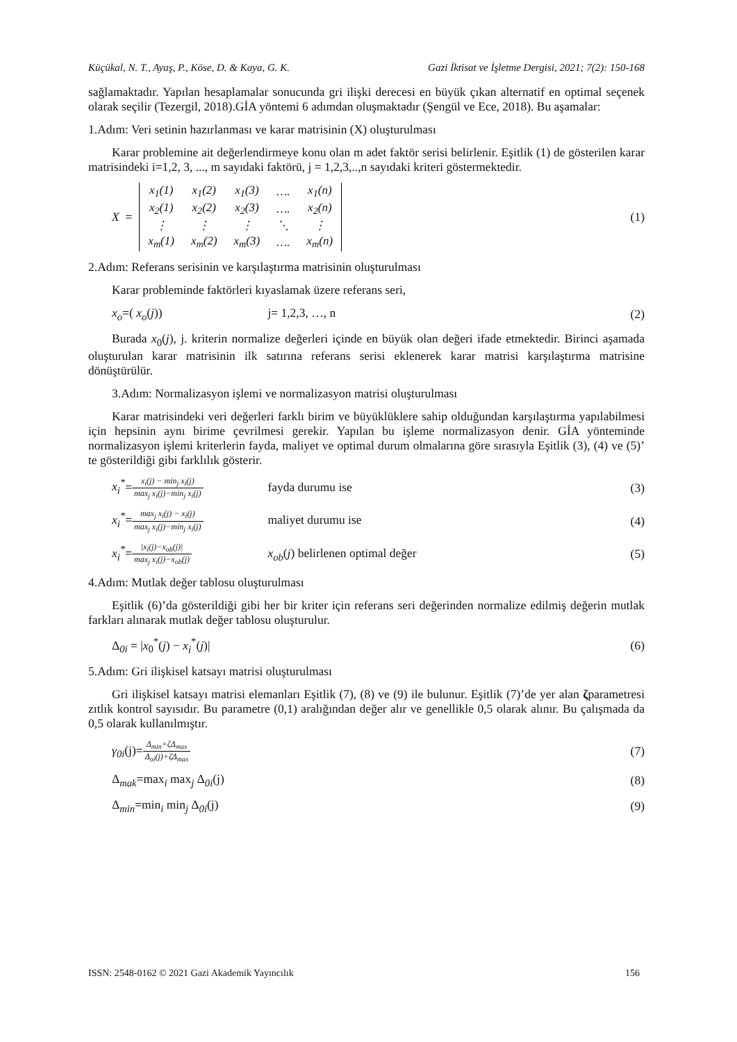Küçükal, N. T., Ayaş, P., Köse, D. & Kaya, G. K. Gazi İktisat ve İşletme Dergisi, 2021; 7(2): 150-168
sağlamaktadır. Yapılan hesaplamalar sonucunda gri ilişki derecesi en büyük çıkan alternatif en optimal seçenek olarak seçilir (Tezergil, 2018).GİA yöntemi 6 adımdan oluşmaktadır (Şengül ve Ece, 2018). Bu aşamalar:
1.Adım: Veri setinin hazırlanması ve karar matrisinin (X) oluşturulması
Karar problemine ait değerlendirmeye konu olan m adet faktör serisi belirlenir. Eşitlik (1) de gösterilen karar matrisindeki i=1,2, 3, ..., m sayıdaki faktörü, j = 1,2,3,..,n sayıdaki kriteri göstermektedir.
X =
| x<sub>1</sub>(1) | x<sub>1</sub>(2) | x<sub>1</sub>(3) | …. | x<sub>1</sub>(n) |
| x<sub>2</sub>(1) | x<sub>2</sub>(2) | x<sub>2</sub>(3) | …. | x<sub>2</sub>(n) |
| ⋮ | ⋮ | ⋮ | ⋱ | ⋮ |
| x<sub>m</sub>(1) | x<sub>m</sub>(2) | x<sub>m</sub>(3) | …. | x<sub>m</sub>(n) |
(1)
2.Adım: Referans serisinin ve karşılaştırma matrisinin oluşturulması
Karar probleminde faktörleri kıyaslamak üzere referans seri,
x<sub>o</sub>=( x<sub>o</sub>(j)) j= 1,2,3, …, n (2)
Burada x<sub>0</sub>(j), j. kriterin normalize değerleri içinde en büyük olan değeri ifade etmektedir. Birinci aşamada oluşturulan karar matrisinin ilk satırına referans serisi eklenerek karar matrisi karşılaştırma matrisine dönüştürülür.
3.Adım: Normalizasyon işlemi ve normalizasyon matrisi oluşturulması
Karar matrisindeki veri değerleri farklı birim ve büyüklüklere sahip olduğundan karşılaştırma yapılabilmesi için hepsinin aynı birime çevrilmesi gerekir. Yapılan bu işleme normalizasyon denir. GİA yönteminde normalizasyon işlemi kriterlerin fayda, maliyet ve optimal durum olmalarına göre sırasıyla Eşitlik (3), (4) ve (5)’ te gösterildiği gibi farklılık gösterir.
x<sub>i</sub><sup>*</sup>=x<sub>i</sub>(j) − min<sub>j</sub> x<sub>i</sub>(j) max<sub>j</sub> x<sub>i</sub>(j)−min<sub>j</sub> x<sub>i</sub>(j) fayda durumu ise
(3)
x<sub>i</sub><sup>*</sup>=max<sub>j</sub> x<sub>i</sub>(j) − x<sub>i</sub>(j) max<sub>j</sub> x<sub>i</sub>(j)−min<sub>j</sub> x<sub>i</sub>(j) maliyet durumu ise
(4)
x<sub>i</sub><sup>*</sup>=|x<sub>i</sub>(j)−x<sub>ob</sub>(j)| max<sub>j</sub> x<sub>i</sub>(j)−x<sub>ob</sub>(j) x<sub>ob</sub>(j) belirlenen optimal değer
(5)
4.Adım: Mutlak değer tablosu oluşturulması
Eşitlik (6)’da gösterildiği gibi her bir kriter için referans seri değerinden normalize edilmiş değerin mutlak farkları alınarak mutlak değer tablosu oluşturulur.
Δ<sub>0i</sub> = |x<sub>0</sub><sup>*</sup>(j) − x<sub>i</sub><sup>*</sup>(j)| (6)
5.Adım: Gri ilişkisel katsayı matrisi oluşturulması
Gri ilişkisel katsayı matrisi elemanları Eşitlik (7), (8) ve (9) ile bulunur. Eşitlik (7)’de yer alan ζparametresi zıtlık kontrol sayısıdır. Bu parametre (0,1) aralığından değer alır ve genellikle 0,5 olarak alınır. Bu çalışmada da 0,5 olarak kullanılmıştır.
γ<sub>0i</sub>(j)=Δ<sub>min</sub>+ζΔ<sub>max</sub> Δ<sub>oi</sub>(j)+ζΔ<sub>max</sub>
(7)
Δ<sub>mak</sub>=max<sub>i</sub> max<sub>j</sub> Δ<sub>0i</sub>(j) (8)
Δ<sub>min</sub>=min<sub>i</sub> min<sub>j</sub> Δ<sub>0i</sub>(j) (9)
ISSN: 2548-0162 © 2021 Gazi Akademik Yayıncılık 156